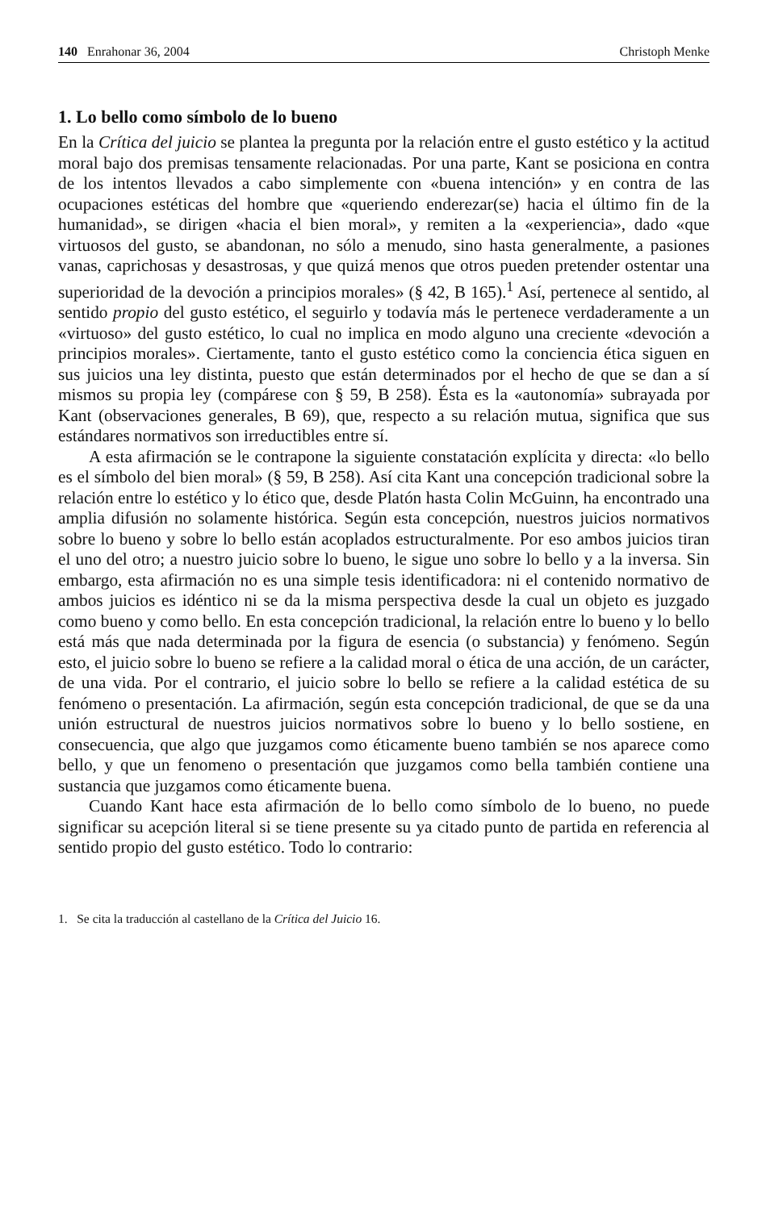140 Enrahonar 36, 2004 Christoph Menke
1. Lo bello como símbolo de lo bueno
En la Crítica del juicio se plantea la pregunta por la relación entre el gusto estético y la actitud moral bajo dos premisas tensamente relacionadas. Por una parte, Kant se posiciona en contra de los intentos llevados a cabo simplemente con «buena intención» y en contra de las ocupaciones estéticas del hombre que «queriendo enderezar(se) hacia el último fin de la humanidad», se dirigen «hacia el bien moral», y remiten a la «experiencia», dado «que virtuosos del gusto, se abandonan, no sólo a menudo, sino hasta generalmente, a pasiones vanas, caprichosas y desastrosas, y que quizá menos que otros pueden pretender ostentar una superioridad de la devoción a principios morales» (§ 42, B 165).<sup>1</sup> Así, pertenece al sentido, al sentido propio del gusto estético, el seguirlo y todavía más le pertenece verdaderamente a un «virtuoso» del gusto estético, lo cual no implica en modo alguno una creciente «devoción a principios morales». Ciertamente, tanto el gusto estético como la conciencia ética siguen en sus juicios una ley distinta, puesto que están determinados por el hecho de que se dan a sí mismos su propia ley (compárese con § 59, B 258). Ésta es la «autonomía» subrayada por Kant (observaciones generales, B 69), que, respecto a su relación mutua, significa que sus estándares normativos son irreductibles entre sí.
A esta afirmación se le contrapone la siguiente constatación explícita y directa: «lo bello es el símbolo del bien moral» (§ 59, B 258). Así cita Kant una concepción tradicional sobre la relación entre lo estético y lo ético que, desde Platón hasta Colin McGuinn, ha encontrado una amplia difusión no solamente histórica. Según esta concepción, nuestros juicios normativos sobre lo bueno y sobre lo bello están acoplados estructuralmente. Por eso ambos juicios tiran el uno del otro; a nuestro juicio sobre lo bueno, le sigue uno sobre lo bello y a la inversa. Sin embargo, esta afirmación no es una simple tesis identificadora: ni el contenido normativo de ambos juicios es idéntico ni se da la misma perspectiva desde la cual un objeto es juzgado como bueno y como bello. En esta concepción tradicional, la relación entre lo bueno y lo bello está más que nada determinada por la figura de esencia (o substancia) y fenómeno. Según esto, el juicio sobre lo bueno se refiere a la calidad moral o ética de una acción, de un carácter, de una vida. Por el contrario, el juicio sobre lo bello se refiere a la calidad estética de su fenómeno o presentación. La afirmación, según esta concepción tradicional, de que se da una unión estructural de nuestros juicios normativos sobre lo bueno y lo bello sostiene, en consecuencia, que algo que juzgamos como éticamente bueno también se nos aparece como bello, y que un fenomeno o presentación que juzgamos como bella también contiene una sustancia que juzgamos como éticamente buena.
Cuando Kant hace esta afirmación de lo bello como símbolo de lo bueno, no puede significar su acepción literal si se tiene presente su ya citado punto de partida en referencia al sentido propio del gusto estético. Todo lo contrario:
1. Se cita la traducción al castellano de la Crítica del Juicio 16.